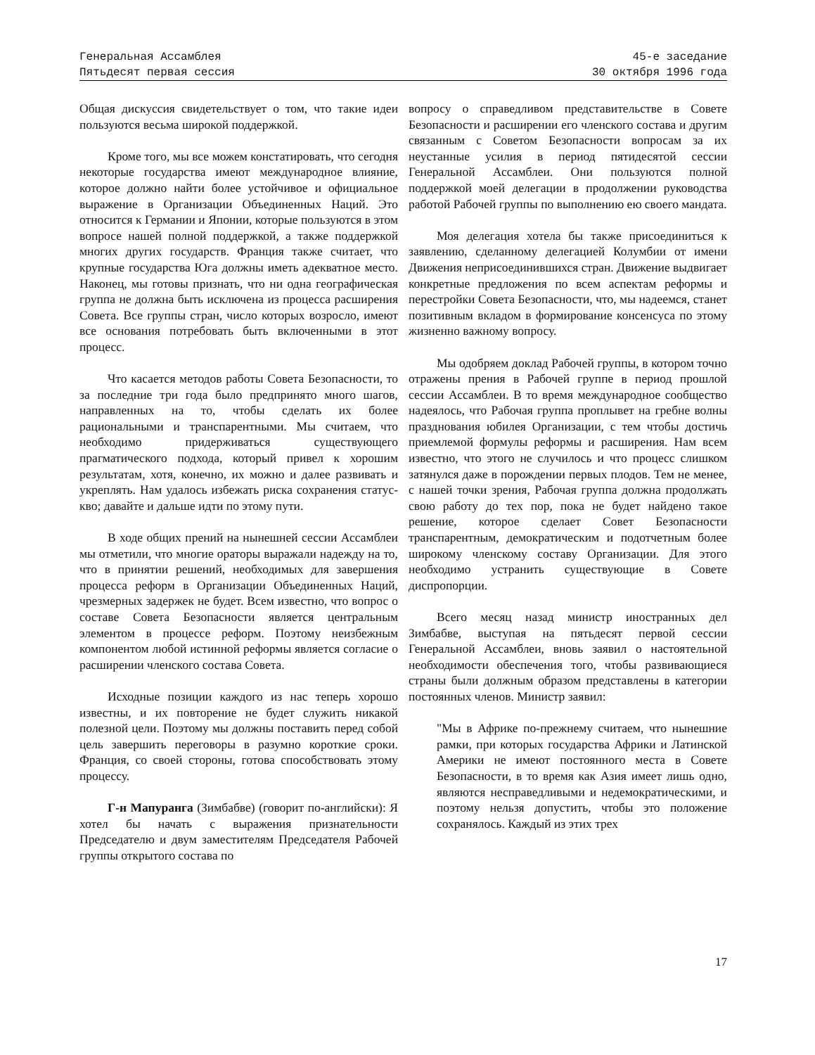Генеральная Ассамблея
Пятьдесят первая сессия
45-е заседание
30 октября 1996 года
Общая дискуссия свидетельствует о том, что такие идеи пользуются весьма широкой поддержкой.
Кроме того, мы все можем констатировать, что сегодня некоторые государства имеют международное влияние, которое должно найти более устойчивое и официальное выражение в Организации Объединенных Наций. Это относится к Германии и Японии, которые пользуются в этом вопросе нашей полной поддержкой, а также поддержкой многих других государств. Франция также считает, что крупные государства Юга должны иметь адекватное место. Наконец, мы готовы признать, что ни одна географическая группа не должна быть исключена из процесса расширения Совета. Все группы стран, число которых возросло, имеют все основания потребовать быть включенными в этот процесс.
Что касается методов работы Совета Безопасности, то за последние три года было предпринято много шагов, направленных на то, чтобы сделать их более рациональными и транспарентными. Мы считаем, что необходимо придерживаться существующего прагматического подхода, который привел к хорошим результатам, хотя, конечно, их можно и далее развивать и укреплять. Нам удалось избежать риска сохранения статус-кво; давайте и дальше идти по этому пути.
В ходе общих прений на нынешней сессии Ассамблеи мы отметили, что многие ораторы выражали надежду на то, что в принятии решений, необходимых для завершения процесса реформ в Организации Объединенных Наций, чрезмерных задержек не будет. Всем известно, что вопрос о составе Совета Безопасности является центральным элементом в процессе реформ. Поэтому неизбежным компонентом любой истинной реформы является согласие о расширении членского состава Совета.
Исходные позиции каждого из нас теперь хорошо известны, и их повторение не будет служить никакой полезной цели. Поэтому мы должны поставить перед собой цель завершить переговоры в разумно короткие сроки. Франция, со своей стороны, готова способствовать этому процессу.
Г-н Мапуранга (Зимбабве) (говорит по-английски): Я хотел бы начать с выражения признательности Председателю и двум заместителям Председателя Рабочей группы открытого состава по
вопросу о справедливом представительстве в Совете Безопасности и расширении его членского состава и другим связанным с Советом Безопасности вопросам за их неустанные усилия в период пятидесятой сессии Генеральной Ассамблеи. Они пользуются полной поддержкой моей делегации в продолжении руководства работой Рабочей группы по выполнению ею своего мандата.
Моя делегация хотела бы также присоединиться к заявлению, сделанному делегацией Колумбии от имени Движения неприсоединившихся стран. Движение выдвигает конкретные предложения по всем аспектам реформы и перестройки Совета Безопасности, что, мы надеемся, станет позитивным вкладом в формирование консенсуса по этому жизненно важному вопросу.
Мы одобряем доклад Рабочей группы, в котором точно отражены прения в Рабочей группе в период прошлой сессии Ассамблеи. В то время международное сообщество надеялось, что Рабочая группа проплывет на гребне волны празднования юбилея Организации, с тем чтобы достичь приемлемой формулы реформы и расширения. Нам всем известно, что этого не случилось и что процесс слишком затянулся даже в порождении первых плодов. Тем не менее, с нашей точки зрения, Рабочая группа должна продолжать свою работу до тех пор, пока не будет найдено такое решение, которое сделает Совет Безопасности транспарентным, демократическим и подотчетным более широкому членскому составу Организации. Для этого необходимо устранить существующие в Совете диспропорции.
Всего месяц назад министр иностранных дел Зимбабве, выступая на пятьдесят первой сессии Генеральной Ассамблеи, вновь заявил о настоятельной необходимости обеспечения того, чтобы развивающиеся страны были должным образом представлены в категории постоянных членов. Министр заявил:
"Мы в Африке по-прежнему считаем, что нынешние рамки, при которых государства Африки и Латинской Америки не имеют постоянного места в Совете Безопасности, в то время как Азия имеет лишь одно, являются несправедливыми и недемократическими, и поэтому нельзя допустить, чтобы это положение сохранялось. Каждый из этих трех
17